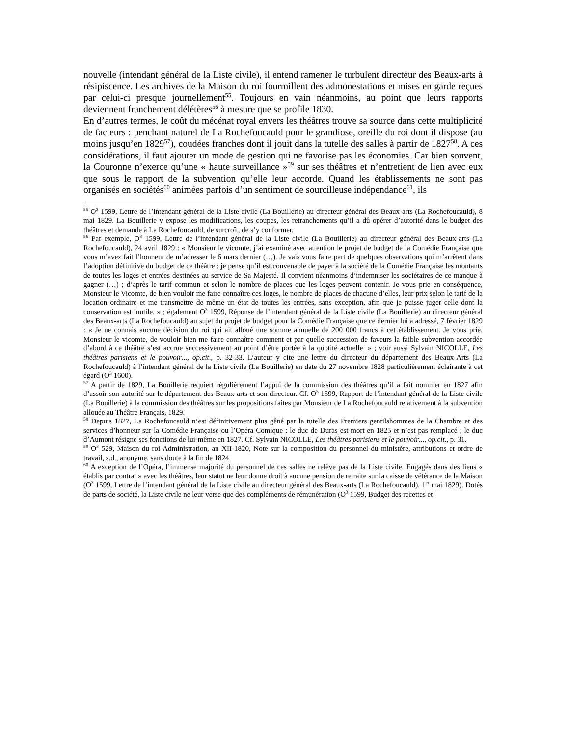nouvelle (intendant général de la Liste civile), il entend ramener le turbulent directeur des Beaux-arts à résipiscence. Les archives de la Maison du roi fourmillent des admonestations et mises en garde reçues par celui-ci presque journellement<sup>55</sup>. Toujours en vain néanmoins, au point que leurs rapports deviennent franchement délétères<sup>56</sup> à mesure que se profile 1830.
En d’autres termes, le coût du mécénat royal envers les théâtres trouve sa source dans cette multiplicité de facteurs : penchant naturel de La Rochefoucauld pour le grandiose, oreille du roi dont il dispose (au moins jusqu’en 1829<sup>57</sup>), coudées franches dont il jouit dans la tutelle des salles à partir de 1827<sup>58</sup>. A ces considérations, il faut ajouter un mode de gestion qui ne favorise pas les économies. Car bien souvent, la Couronne n’exerce qu’une « haute surveillance »<sup>59</sup> sur ses théâtres et n’entretient de lien avec eux que sous le rapport de la subvention qu’elle leur accorde. Quand les établissements ne sont pas organisés en sociétés<sup>60</sup> animées parfois d’un sentiment de sourcilleuse indépendance<sup>61</sup>, ils
<sup>55</sup> O<sup>3</sup> 1599, Lettre de l’intendant général de la Liste civile (La Bouillerie) au directeur général des Beaux-arts (La Rochefoucauld), 8 mai 1829. La Bouillerie y expose les modifications, les coupes, les retranchements qu’il a dû opérer d’autorité dans le budget des théâtres et demande à La Rochefoucauld, de surcroît, de s’y conformer.
<sup>56</sup> Par exemple, O<sup>3</sup> 1599, Lettre de l’intendant général de la Liste civile (La Bouillerie) au directeur général des Beaux-arts (La Rochefoucauld), 24 avril 1829 : « Monsieur le vicomte, j’ai examiné avec attention le projet de budget de la Comédie Française que vous m’avez fait l’honneur de m’adresser le 6 mars dernier (…). Je vais vous faire part de quelques observations qui m’arrêtent dans l’adoption définitive du budget de ce théâtre : je pense qu’il est convenable de payer à la société de la Comédie Française les montants de toutes les loges et entrées destinées au service de Sa Majesté. Il convient néanmoins d’indemniser les sociétaires de ce manque à gagner (…) ; d’après le tarif commun et selon le nombre de places que les loges peuvent contenir. Je vous prie en conséquence, Monsieur le Vicomte, de bien vouloir me faire connaître ces loges, le nombre de places de chacune d’elles, leur prix selon le tarif de la location ordinaire et me transmettre de même un état de toutes les entrées, sans exception, afin que je puisse juger celle dont la conservation est inutile. » ; également O<sup>3</sup> 1599, Réponse de l’intendant général de la Liste civile (La Bouillerie) au directeur général des Beaux-arts (La Rochefoucauld) au sujet du projet de budget pour la Comédie Française que ce dernier lui a adressé, 7 février 1829 : « Je ne connais aucune décision du roi qui ait alloué une somme annuelle de 200 000 francs à cet établissement. Je vous prie, Monsieur le vicomte, de vouloir bien me faire connaître comment et par quelle succession de faveurs la faible subvention accordée d’abord à ce théâtre s’est accrue successivement au point d’être portée à la quotité actuelle. » ; voir aussi Sylvain NICOLLE, Les théâtres parisiens et le pouvoir..., op.cit., p. 32-33. L’auteur y cite une lettre du directeur du département des Beaux-Arts (La Rochefoucauld) à l’intendant général de la Liste civile (La Bouillerie) en date du 27 novembre 1828 particulièrement éclairante à cet égard (O<sup>3</sup> 1600).
<sup>57</sup> A partir de 1829, La Bouillerie requiert régulièrement l’appui de la commission des théâtres qu’il a fait nommer en 1827 afin d’assoir son autorité sur le département des Beaux-arts et son directeur. Cf. O<sup>3</sup> 1599, Rapport de l’intendant général de la Liste civile (La Bouillerie) à la commission des théâtres sur les propositions faites par Monsieur de La Rochefoucauld relativement à la subvention allouée au Théâtre Français, 1829.
<sup>58</sup> Depuis 1827, La Rochefoucauld n’est définitivement plus gêné par la tutelle des Premiers gentilshommes de la Chambre et des services d’honneur sur la Comédie Française ou l’Opéra-Comique : le duc de Duras est mort en 1825 et n’est pas remplacé ; le duc d’Aumont résigne ses fonctions de lui-même en 1827. Cf. Sylvain NICOLLE, Les théâtres parisiens et le pouvoir..., op.cit., p. 31.
<sup>59</sup> O<sup>3</sup> 529, Maison du roi-Administration, an XII-1820, Note sur la composition du personnel du ministère, attributions et ordre de travail, s.d., anonyme, sans doute à la fin de 1824.
<sup>60</sup> A exception de l’Opéra, l’immense majorité du personnel de ces salles ne relève pas de la Liste civile. Engagés dans des liens « établis par contrat » avec les théâtres, leur statut ne leur donne droit à aucune pension de retraite sur la caisse de vétérance de la Maison (O<sup>3</sup> 1599, Lettre de l’intendant général de la Liste civile au directeur général des Beaux-arts (La Rochefoucauld), 1<sup>er</sup> mai 1829). Dotés de parts de société, la Liste civile ne leur verse que des compléments de rémunération (O<sup>3</sup> 1599, Budget des recettes et